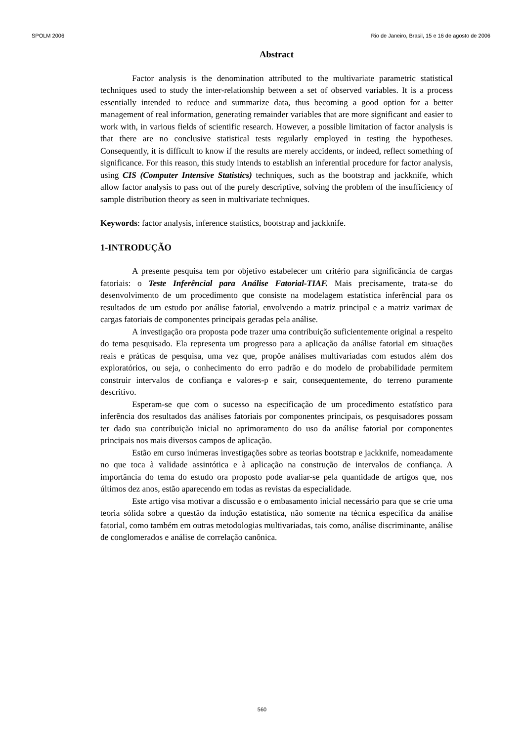SPOLM 2006 Rio de Janeiro, Brasil, 15 e 16 de agosto de 2006
Abstract
Factor analysis is the denomination attributed to the multivariate parametric statistical techniques used to study the inter-relationship between a set of observed variables. It is a process essentially intended to reduce and summarize data, thus becoming a good option for a better management of real information, generating remainder variables that are more significant and easier to work with, in various fields of scientific research. However, a possible limitation of factor analysis is that there are no conclusive statistical tests regularly employed in testing the hypotheses. Consequently, it is difficult to know if the results are merely accidents, or indeed, reflect something of significance. For this reason, this study intends to establish an inferential procedure for factor analysis, using CIS (Computer Intensive Statistics) techniques, such as the bootstrap and jackknife, which allow factor analysis to pass out of the purely descriptive, solving the problem of the insufficiency of sample distribution theory as seen in multivariate techniques.
Keywords: factor analysis, inference statistics, bootstrap and jackknife.
1-INTRODUÇÃO
A presente pesquisa tem por objetivo estabelecer um critério para significância de cargas fatoriais: o Teste Inferêncial para Análise Fatorial-TIAF. Mais precisamente, trata-se do desenvolvimento de um procedimento que consiste na modelagem estatística inferêncial para os resultados de um estudo por análise fatorial, envolvendo a matriz principal e a matriz varimax de cargas fatoriais de componentes principais geradas pela análise.
A investigação ora proposta pode trazer uma contribuição suficientemente original a respeito do tema pesquisado. Ela representa um progresso para a aplicação da análise fatorial em situações reais e práticas de pesquisa, uma vez que, propõe análises multivariadas com estudos além dos exploratórios, ou seja, o conhecimento do erro padrão e do modelo de probabilidade permitem construir intervalos de confiança e valores-p e sair, consequentemente, do terreno puramente descritivo.
Esperam-se que com o sucesso na especificação de um procedimento estatístico para inferência dos resultados das análises fatoriais por componentes principais, os pesquisadores possam ter dado sua contribuição inicial no aprimoramento do uso da análise fatorial por componentes principais nos mais diversos campos de aplicação.
Estão em curso inúmeras investigações sobre as teorias bootstrap e jackknife, nomeadamente no que toca à validade assintótica e à aplicação na construção de intervalos de confiança. A importância do tema do estudo ora proposto pode avaliar-se pela quantidade de artigos que, nos últimos dez anos, estão aparecendo em todas as revistas da especialidade.
Este artigo visa motivar a discussão e o embasamento inicial necessário para que se crie uma teoria sólida sobre a questão da indução estatística, não somente na técnica específica da análise fatorial, como também em outras metodologias multivariadas, tais como, análise discriminante, análise de conglomerados e análise de correlação canônica.
560